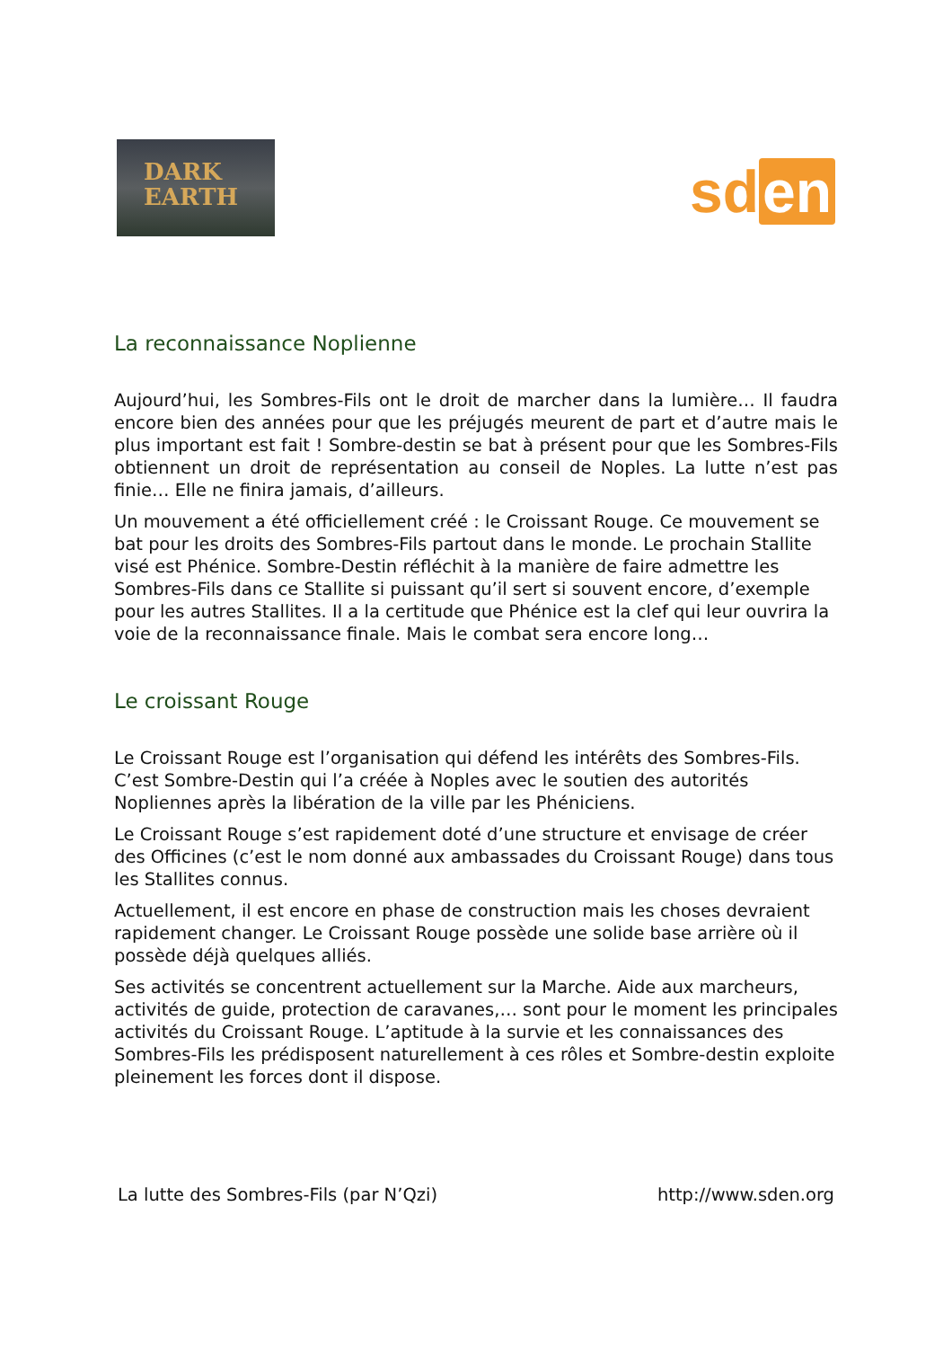DARK
EARTH
sd en
La reconnaissance Noplienne
Aujourd’hui, les Sombres-Fils ont le droit de marcher dans la lumière… Il faudra encore bien des années pour que les préjugés meurent de part et d’autre mais le plus important est fait ! Sombre-destin se bat à présent pour que les Sombres-Fils obtiennent un droit de représentation au conseil de Noples. La lutte n’est pas finie… Elle ne finira jamais, d’ailleurs.
Un mouvement a été officiellement créé : le Croissant Rouge. Ce mouvement se bat pour les droits des Sombres-Fils partout dans le monde. Le prochain Stallite visé est Phénice. Sombre-Destin réfléchit à la manière de faire admettre les Sombres-Fils dans ce Stallite si puissant qu’il sert si souvent encore, d’exemple pour les autres Stallites. Il a la certitude que Phénice est la clef qui leur ouvrira la voie de la reconnaissance finale. Mais le combat sera encore long…
Le croissant Rouge
Le Croissant Rouge est l’organisation qui défend les intérêts des Sombres-Fils. C’est Sombre-Destin qui l’a créée à Noples avec le soutien des autorités Nopliennes après la libération de la ville par les Phéniciens.
Le Croissant Rouge s’est rapidement doté d’une structure et envisage de créer des Officines (c’est le nom donné aux ambassades du Croissant Rouge) dans tous les Stallites connus.
Actuellement, il est encore en phase de construction mais les choses devraient rapidement changer. Le Croissant Rouge possède une solide base arrière où il possède déjà quelques alliés.
Ses activités se concentrent actuellement sur la Marche. Aide aux marcheurs, activités de guide, protection de caravanes,… sont pour le moment les principales activités du Croissant Rouge. L’aptitude à la survie et les connaissances des Sombres-Fils les prédisposent naturellement à ces rôles et Sombre-destin exploite pleinement les forces dont il dispose.
La lutte des Sombres-Fils (par N’Qzi) http://www.sden.org